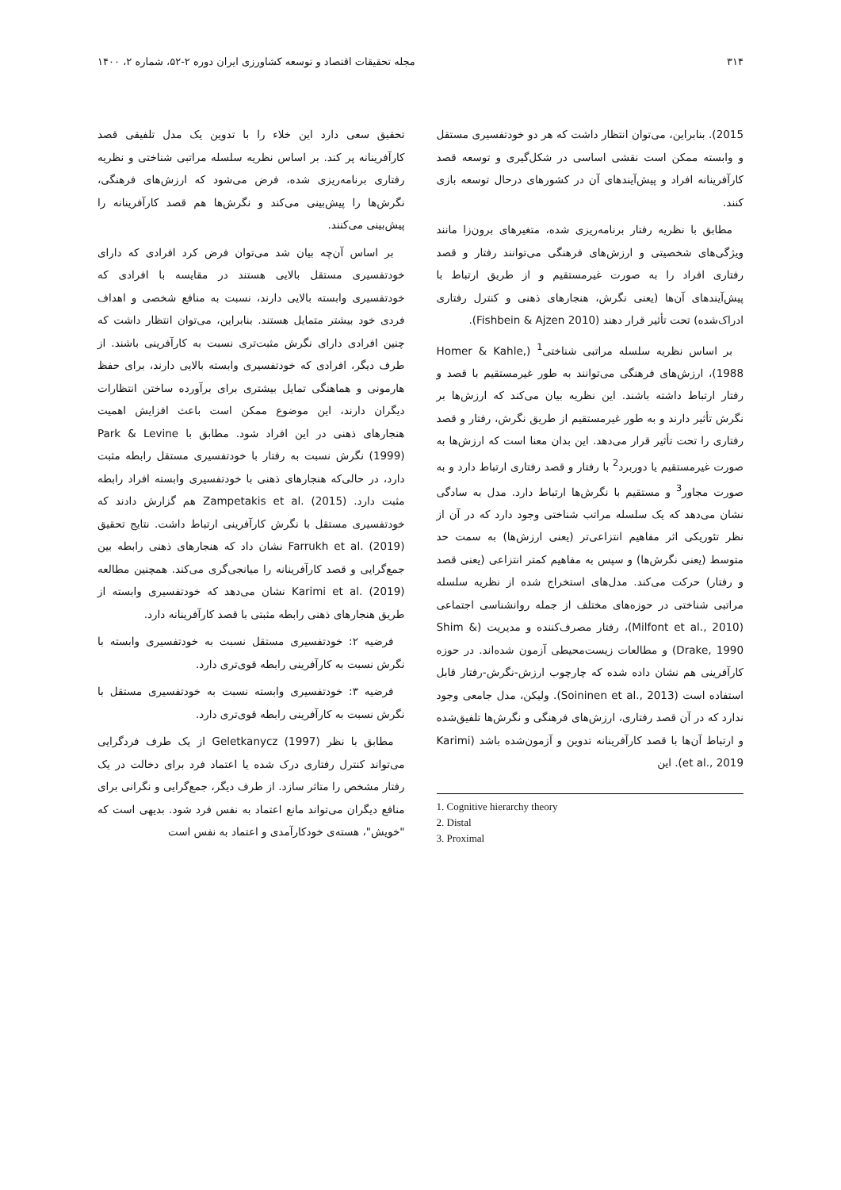۳۱۴ مجله تحقیقات اقتصاد و توسعه کشاورزی ایران دوره ۲-۵۲، شماره ۲، ۱۴۰۰
2015). بنابراین، می‌توان انتظار داشت که هر دو خودتفسیری مستقل و وابسته ممکن است نقشی اساسی در شکل‌گیری و توسعه قصد کارآفرینانه افراد و پیش‌آیندهای آن در کشورهای درحال توسعه بازی کنند.
مطابق با نظریه رفتار برنامه‌ریزی شده، متغیرهای برون‌زا مانند ویژگی‌های شخصیتی و ارزش‌های فرهنگی می‌توانند رفتار و قصد رفتاری افراد را به صورت غیرمستقیم و از طریق ارتباط با پیش‌آیندهای آن‌ها (یعنی نگرش، هنجارهای ذهنی و کنترل رفتاری ادراک‌شده) تحت تأثیر قرار دهند (Fishbein & Ajzen 2010).
بر اساس نظریه سلسله مراتبی شناختی<sup>1</sup> (Homer & Kahle, 1988)، ارزش‌های فرهنگی می‌توانند به طور غیرمستقیم با قصد و رفتار ارتباط داشته باشند. این نظریه بیان می‌کند که ارزش‌ها بر نگرش تأثیر دارند و به طور غیرمستقیم از طریق نگرش، رفتار و قصد رفتاری را تحت تأثیر قرار می‌دهد. این بدان معنا است که ارزش‌ها به صورت غیرمستقیم یا دوربرد<sup>2</sup> با رفتار و قصد رفتاری ارتباط دارد و به صورت مجاور<sup>3</sup> و مستقیم با نگرش‌ها ارتباط دارد. مدل به سادگی نشان می‌دهد که یک سلسله مراتب شناختی وجود دارد که در آن از نظر تئوریکی اثر مفاهیم انتزاعی‌تر (یعنی ارزش‌ها) به سمت حد متوسط (یعنی نگرش‌ها) و سپس به مفاهیم کمتر انتزاعی (یعنی قصد و رفتار) حرکت می‌کند. مدل‌های استخراج شده از نظریه سلسله مراتبی شناختی در حوزه‌های مختلف از جمله روانشناسی اجتماعی (Milfont et al., 2010)، رفتار مصرف‌کننده و مدیریت (Shim & Drake, 1990) و مطالعات زیست‌محیطی آزمون شده‌اند. در حوزه کارآفرینی هم نشان داده شده که چارچوب ارزش-نگرش-رفتار قابل استفاده است (Soininen et al., 2013). ولیکن، مدل جامعی وجود ندارد که در آن قصد رفتاری، ارزش‌های فرهنگی و نگرش‌ها تلفیق‌شده و ارتباط آن‌ها با قصد کارآفرینانه تدوین و آزمون‌شده باشد (Karimi et al., 2019). این
1. Cognitive hierarchy theory
2. Distal
3. Proximal
تحقیق سعی دارد این خلاء را با تدوین یک مدل تلفیقی قصد کارآفرینانه پر کند. بر اساس نظریه سلسله مراتبی شناختی و نظریه رفتاری برنامه‌ریزی شده، فرض می‌شود که ارزش‌های فرهنگی، نگرش‌ها را پیش‌بینی می‌کند و نگرش‌ها هم قصد کارآفرینانه را پیش‌بینی می‌کنند.
بر اساس آن‌چه بیان شد می‌توان فرض کرد افرادی که دارای خودتفسیری مستقل بالایی هستند در مقایسه با افرادی که خودتفسیری وابسته بالایی دارند، نسبت به منافع شخصی و اهداف فردی خود بیشتر متمایل هستند. بنابراین، می‌توان انتظار داشت که چنین افرادی دارای نگرش مثبت‌تری نسبت به کارآفرینی باشند. از طرف دیگر، افرادی که خودتفسیری وابسته بالایی دارند، برای حفظ هارمونی و هماهنگی تمایل بیشتری برای برآورده ساختن انتظارات دیگران دارند، این موضوع ممکن است باعث افزایش اهمیت هنجارهای ذهنی در این افراد شود. مطابق با Park & Levine (1999) نگرش نسبت به رفتار با خودتفسیری مستقل رابطه مثبت دارد، در حالی‌که هنجارهای ذهنی با خودتفسیری وابسته افراد رابطه مثبت دارد. Zampetakis et al. (2015) هم گزارش دادند که خودتفسیری مستقل با نگرش کارآفرینی ارتباط داشت. نتایج تحقیق Farrukh et al. (2019) نشان داد که هنجارهای ذهنی رابطه بین جمع‌گرایی و قصد کارآفرینانه را میانجی‌گری می‌کند. همچنین مطالعه Karimi et al. (2019) نشان می‌دهد که خودتفسیری وابسته از طریق هنجارهای ذهنی رابطه مثبتی با قصد کارآفرینانه دارد.
فرضیه ۲: خودتفسیری مستقل نسبت به خودتفسیری وابسته با نگرش نسبت به کارآفرینی رابطه قوی‌تری دارد.
فرضیه ۳: خودتفسیری وابسته نسبت به خودتفسیری مستقل با نگرش نسبت به کارآفرینی رابطه قوی‌تری دارد.
مطابق با نظر Geletkanycz (1997) از یک طرف فردگرایی می‌تواند کنترل رفتاری درک شده یا اعتماد فرد برای دخالت در یک رفتار مشخص را متاثر سازد. از طرف دیگر، جمع‌گرایی و نگرانی برای منافع دیگران می‌تواند مانع اعتماد به نفس فرد شود. بدیهی است که "خویش"، هسته‌ی خودکارآمدی و اعتماد به نفس است